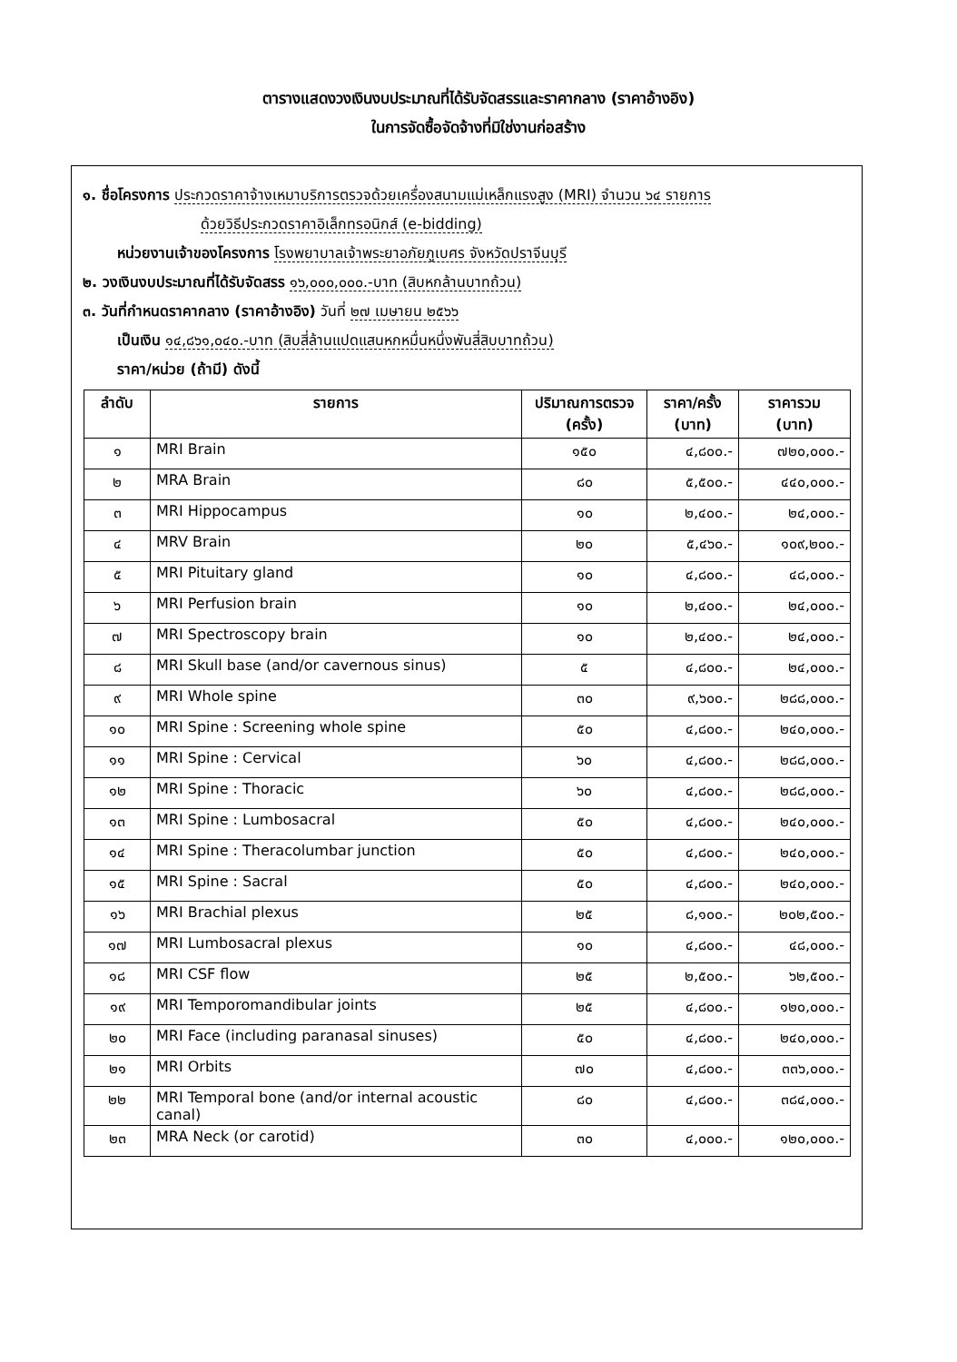ตารางแสดงวงเงินงบประมาณที่ได้รับจัดสรรและราคากลาง (ราคาอ้างอิง)
ในการจัดซื้อจัดจ้างที่มิใช่งานก่อสร้าง
๑. ชื่อโครงการ ประกวดราคาจ้างเหมาบริการตรวจด้วยเครื่องสนามแม่เหล็กแรงสูง (MRI) จำนวน ๖๔ รายการ
ด้วยวิธีประกวดราคาอิเล็กทรอนิกส์ (e-bidding)
หน่วยงานเจ้าของโครงการ โรงพยาบาลเจ้าพระยาอภัยภูเบศร จังหวัดปราจีนบุรี
๒. วงเงินงบประมาณที่ได้รับจัดสรร ๑๖,๐๐๐,๐๐๐.-บาท (สิบหกล้านบาทถ้วน)
๓. วันที่กำหนดราคากลาง (ราคาอ้างอิง) วันที่ ๒๗ เมษายน ๒๕๖๖
เป็นเงิน ๑๔,๘๖๑,๐๔๐.-บาท (สิบสี่ล้านแปดแสนหกหมื่นหนึ่งพันสี่สิบบาทถ้วน)
ราคา/หน่วย (ถ้ามี) ดังนี้
| ลำดับ | รายการ | ปริมาณการตรวจ (ครั้ง) | ราคา/ครั้ง (บาท) | ราคารวม (บาท) |
| --- | --- | --- | --- | --- |
| ๑ | MRI Brain | ๑๕๐ | ๔,๘๐๐.- | ๗๒๐,๐๐๐.- |
| ๒ | MRA Brain | ๘๐ | ๕,๕๐๐.- | ๔๔๐,๐๐๐.- |
| ๓ | MRI Hippocampus | ๑๐ | ๒,๔๐๐.- | ๒๔,๐๐๐.- |
| ๔ | MRV Brain | ๒๐ | ๕,๔๖๐.- | ๑๐๙,๒๐๐.- |
| ๕ | MRI Pituitary gland | ๑๐ | ๔,๘๐๐.- | ๔๘,๐๐๐.- |
| ๖ | MRI Perfusion brain | ๑๐ | ๒,๔๐๐.- | ๒๔,๐๐๐.- |
| ๗ | MRI Spectroscopy brain | ๑๐ | ๒,๔๐๐.- | ๒๔,๐๐๐.- |
| ๘ | MRI Skull base (and/or cavernous sinus) | ๕ | ๔,๘๐๐.- | ๒๔,๐๐๐.- |
| ๙ | MRI Whole spine | ๓๐ | ๙,๖๐๐.- | ๒๘๘,๐๐๐.- |
| ๑๐ | MRI Spine : Screening whole spine | ๕๐ | ๔,๘๐๐.- | ๒๔๐,๐๐๐.- |
| ๑๑ | MRI Spine : Cervical | ๖๐ | ๔,๘๐๐.- | ๒๘๘,๐๐๐.- |
| ๑๒ | MRI Spine : Thoracic | ๖๐ | ๔,๘๐๐.- | ๒๘๘,๐๐๐.- |
| ๑๓ | MRI Spine : Lumbosacral | ๕๐ | ๔,๘๐๐.- | ๒๔๐,๐๐๐.- |
| ๑๔ | MRI Spine : Theracolumbar junction | ๕๐ | ๔,๘๐๐.- | ๒๔๐,๐๐๐.- |
| ๑๕ | MRI Spine : Sacral | ๕๐ | ๔,๘๐๐.- | ๒๔๐,๐๐๐.- |
| ๑๖ | MRI Brachial plexus | ๒๕ | ๘,๑๐๐.- | ๒๐๒,๕๐๐.- |
| ๑๗ | MRI Lumbosacral plexus | ๑๐ | ๔,๘๐๐.- | ๔๘,๐๐๐.- |
| ๑๘ | MRI CSF flow | ๒๕ | ๒,๕๐๐.- | ๖๒,๕๐๐.- |
| ๑๙ | MRI Temporomandibular joints | ๒๕ | ๔,๘๐๐.- | ๑๒๐,๐๐๐.- |
| ๒๐ | MRI Face (including paranasal sinuses) | ๕๐ | ๔,๘๐๐.- | ๒๔๐,๐๐๐.- |
| ๒๑ | MRI Orbits | ๗๐ | ๔,๘๐๐.- | ๓๓๖,๐๐๐.- |
| ๒๒ | MRI Temporal bone (and/or internal acoustic canal) | ๘๐ | ๔,๘๐๐.- | ๓๘๔,๐๐๐.- |
| ๒๓ | MRA Neck (or carotid) | ๓๐ | ๔,๐๐๐.- | ๑๒๐,๐๐๐.- |